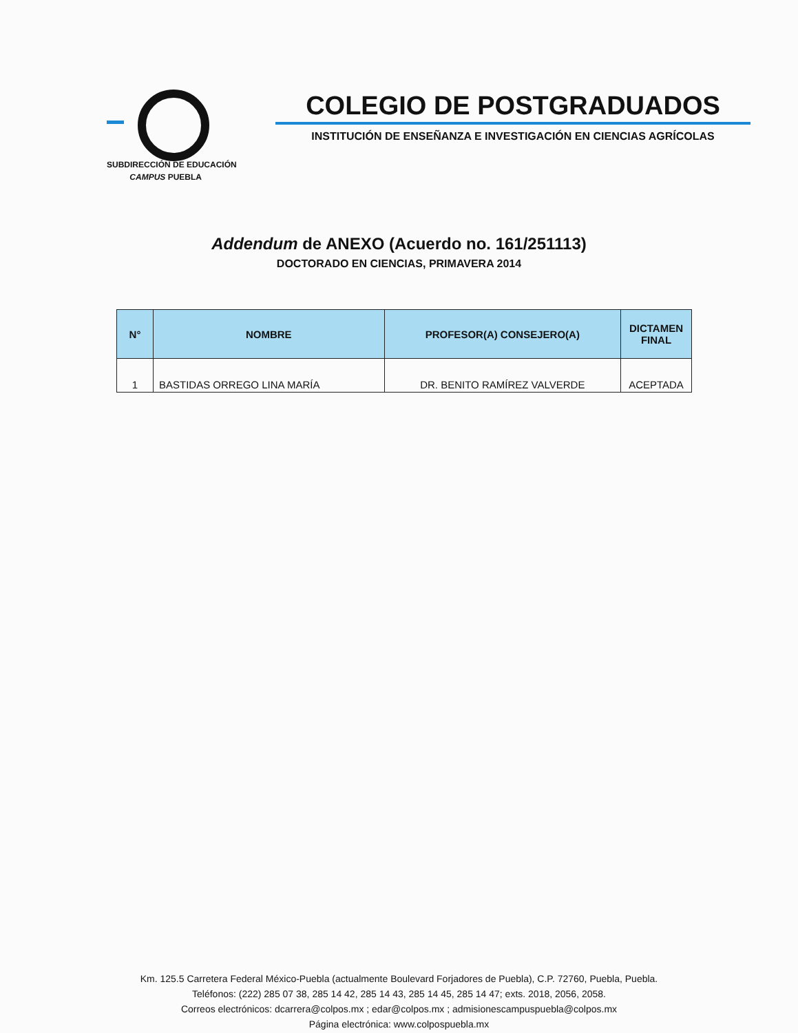SUBDIRECCIÓN DE EDUCACIÓN
CAMPUS PUEBLA
COLEGIO DE POSTGRADUADOS
INSTITUCIÓN DE ENSEÑANZA E INVESTIGACIÓN EN CIENCIAS AGRÍCOLAS
Addendum de ANEXO (Acuerdo no. 161/251113)
DOCTORADO EN CIENCIAS, PRIMAVERA 2014
| N° | NOMBRE | PROFESOR(A) CONSEJERO(A) | DICTAMEN FINAL |
| --- | --- | --- | --- |
| 1 | BASTIDAS ORREGO LINA MARÍA | DR. BENITO RAMÍREZ VALVERDE | ACEPTADA |
Km. 125.5 Carretera Federal México-Puebla (actualmente Boulevard Forjadores de Puebla), C.P. 72760, Puebla, Puebla.
Teléfonos: (222) 285 07 38, 285 14 42, 285 14 43, 285 14 45, 285 14 47; exts. 2018, 2056, 2058.
Correos electrónicos: dcarrera@colpos.mx ; edar@colpos.mx ; admisionescampuspuebla@colpos.mx
Página electrónica: www.colpospuebla.mx